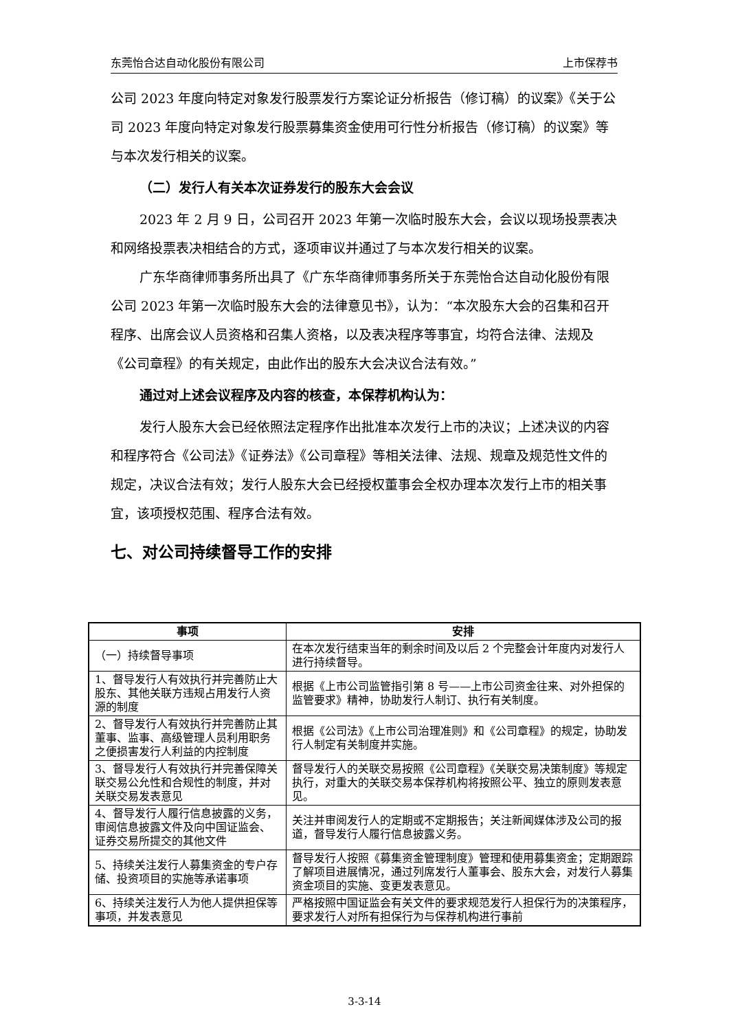东莞怡合达自动化股份有限公司 上市保荐书
公司 2023 年度向特定对象发行股票发行方案论证分析报告（修订稿）的议案》《关于公司 2023 年度向特定对象发行股票募集资金使用可行性分析报告（修订稿）的议案》等与本次发行相关的议案。
（二）发行人有关本次证券发行的股东大会会议
2023 年 2 月 9 日，公司召开 2023 年第一次临时股东大会，会议以现场投票表决和网络投票表决相结合的方式，逐项审议并通过了与本次发行相关的议案。
广东华商律师事务所出具了《广东华商律师事务所关于东莞怡合达自动化股份有限公司 2023 年第一次临时股东大会的法律意见书》，认为：“本次股东大会的召集和召开程序、出席会议人员资格和召集人资格，以及表决程序等事宜，均符合法律、法规及《公司章程》的有关规定，由此作出的股东大会决议合法有效。”
通过对上述会议程序及内容的核查，本保荐机构认为：
发行人股东大会已经依照法定程序作出批准本次发行上市的决议；上述决议的内容和程序符合《公司法》《证券法》《公司章程》等相关法律、法规、规章及规范性文件的规定，决议合法有效；发行人股东大会已经授权董事会全权办理本次发行上市的相关事宜，该项授权范围、程序合法有效。
七、对公司持续督导工作的安排
| 事项 | 安排 |
| --- | --- |
| （一）持续督导事项 | 在本次发行结束当年的剩余时间及以后 2 个完整会计年度内对发行人进行持续督导。 |
| 1、督导发行人有效执行并完善防止大股东、其他关联方违规占用发行人资源的制度 | 根据《上市公司监管指引第 8 号——上市公司资金往来、对外担保的监管要求》精神，协助发行人制订、执行有关制度。 |
| 2、督导发行人有效执行并完善防止其董事、监事、高级管理人员利用职务之便损害发行人利益的内控制度 | 根据《公司法》《上市公司治理准则》和《公司章程》的规定，协助发行人制定有关制度并实施。 |
| 3、督导发行人有效执行并完善保障关联交易公允性和合规性的制度，并对关联交易发表意见 | 督导发行人的关联交易按照《公司章程》《关联交易决策制度》等规定执行，对重大的关联交易本保荐机构将按照公平、独立的原则发表意见。 |
| 4、督导发行人履行信息披露的义务，审阅信息披露文件及向中国证监会、证券交易所提交的其他文件 | 关注并审阅发行人的定期或不定期报告；关注新闻媒体涉及公司的报道，督导发行人履行信息披露义务。 |
| 5、持续关注发行人募集资金的专户存储、投资项目的实施等承诺事项 | 督导发行人按照《募集资金管理制度》管理和使用募集资金；定期跟踪了解项目进展情况，通过列席发行人董事会、股东大会，对发行人募集资金项目的实施、变更发表意见。 |
| 6、持续关注发行人为他人提供担保等事项，并发表意见 | 严格按照中国证监会有关文件的要求规范发行人担保行为的决策程序，要求发行人对所有担保行为与保荐机构进行事前 |
3-3-14